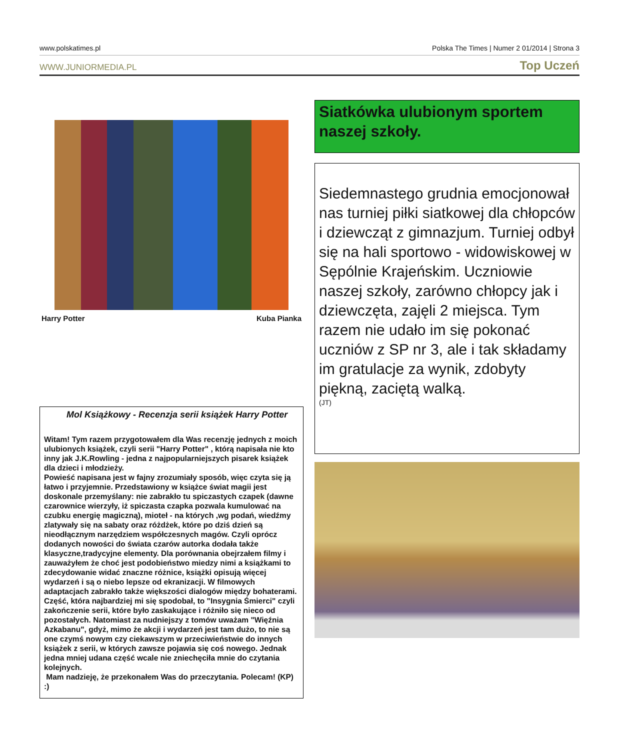www.polskatimes.pl Polska The Times | Numer 2 01/2014 | Strona 3
WWW.JUNIORMEDIA.PL Top Uczeń
Harry Potter Kuba Pianka
Mol Książkowy - Recenzja serii książek Harry Potter
Witam! Tym razem przygotowałem dla Was recenzję jednych z moich ulubionych książek, czyli serii "Harry Potter" , którą napisała nie kto inny jak J.K.Rowling - jedna z najpopularniejszych pisarek książek dla dzieci i młodzieży.
Powieść napisana jest w fajny zrozumiały sposób, więc czyta się ją łatwo i przyjemnie. Przedstawiony w książce świat magii jest doskonale przemyślany: nie zabrakło tu spiczastych czapek (dawne czarownice wierzyły, iż spiczasta czapka pozwala kumulować na czubku energię magiczną), mioteł - na których ,wg podań, wiedźmy zlatywały się na sabaty oraz różdżek, które po dziś dzień są nieodłącznym narzędziem współczesnych magów. Czyli oprócz dodanych nowości do świata czarów autorka dodała także klasyczne,tradycyjne elementy. Dla porównania obejrzałem filmy i zauważyłem że choć jest podobieństwo miedzy nimi a książkami to zdecydowanie widać znaczne różnice, książki opisują więcej wydarzeń i są o niebo lepsze od ekranizacji. W filmowych adaptacjach zabrakło także większości dialogów między bohaterami. Część, która najbardziej mi się spodobał, to "Insygnia Śmierci" czyli zakończenie serii, które było zaskakujące i różniło się nieco od pozostałych. Natomiast za nudniejszy z tomów uważam "Więźnia Azkabanu", gdyż, mimo że akcji i wydarzeń jest tam dużo, to nie są one czymś nowym czy ciekawszym w przeciwieństwie do innych książek z serii, w których zawsze pojawia się coś nowego. Jednak jedna mniej udana część wcale nie zniechęciła mnie do czytania kolejnych.
Mam nadzieję, że przekonałem Was do przeczytania. Polecam! (KP) :)
Siatkówka ulubionym sportem naszej szkoły.
Siedemnastego grudnia emocjonował nas turniej piłki siatkowej dla chłopców i dziewcząt z gimnazjum. Turniej odbył się na hali sportowo - widowiskowej w Sępólnie Krajeńskim. Uczniowie naszej szkoły, zarówno chłopcy jak i dziewczęta, zajęli 2 miejsca. Tym razem nie udało im się pokonać uczniów z SP nr 3, ale i tak składamy im gratulacje za wynik, zdobyty piękną, zaciętą walką.
(JT)